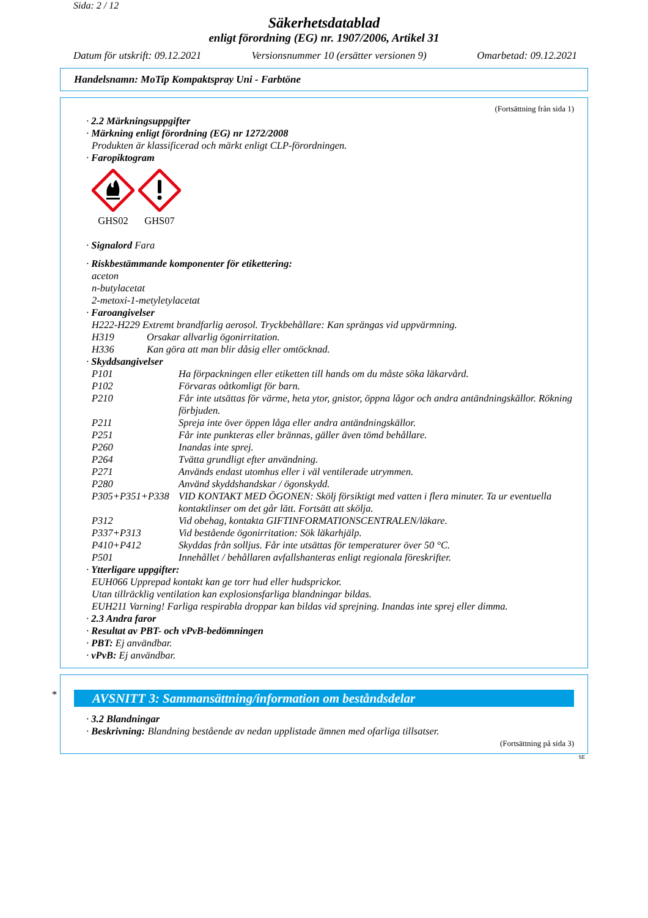Sida: 2 / 12
Säkerhetsdatablad
enligt förordning (EG) nr. 1907/2006, Artikel 31
Datum för utskrift: 09.12.2021 Versionsnummer 10 (ersätter versionen 9) Omarbetad: 09.12.2021
Handelsnamn: MoTip Kompaktspray Uni - Farbtöne
(Fortsättning från sida 1)
· 2.2 Märkningsuppgifter
· Märkning enligt förordning (EG) nr 1272/2008
Produkten är klassificerad och märkt enligt CLP-förordningen.
· Faropiktogram
GHS02 GHS07
· Signalord Fara
· Riskbestämmande komponenter för etikettering:
aceton
n-butylacetat
2-metoxi-1-metyletylacetat
· Faroangivelser
H222-H229 Extremt brandfarlig aerosol. Tryckbehållare: Kan sprängas vid uppvärmning.
H319 Orsakar allvarlig ögonirritation.
H336 Kan göra att man blir dåsig eller omtöcknad.
· Skyddsangivelser
P101 Ha förpackningen eller etiketten till hands om du måste söka läkarvård.
P102 Förvaras oåtkomligt för barn.
P210 Får inte utsättas för värme, heta ytor, gnistor, öppna lågor och andra antändningskällor. Rökning förbjuden.
P211 Spreja inte över öppen låga eller andra antändningskällor.
P251 Får inte punkteras eller brännas, gäller även tömd behållare.
P260 Inandas inte sprej.
P264 Tvätta grundligt efter användning.
P271 Används endast utomhus eller i väl ventilerade utrymmen.
P280 Använd skyddshandskar / ögonskydd.
P305+P351+P338 VID KONTAKT MED ÖGONEN: Skölj försiktigt med vatten i flera minuter. Ta ur eventuella kontaktlinser om det går lätt. Fortsätt att skölja.
P312 Vid obehag, kontakta GIFTINFORMATIONSCENTRALEN/läkare.
P337+P313 Vid bestående ögonirritation: Sök läkarhjälp.
P410+P412 Skyddas från solljus. Får inte utsättas för temperaturer över 50 °C.
P501 Innehållet / behållaren avfallshanteras enligt regionala föreskrifter.
· Ytterligare uppgifter:
EUH066 Upprepad kontakt kan ge torr hud eller hudsprickor.
Utan tillräcklig ventilation kan explosionsfarliga blandningar bildas.
EUH211 Varning! Farliga respirabla droppar kan bildas vid sprejning. Inandas inte sprej eller dimma.
· 2.3 Andra faror
· Resultat av PBT- och vPvB-bedömningen
· PBT: Ej användbar.
· vPvB: Ej användbar.
*
AVSNITT 3: Sammansättning/information om beståndsdelar
· 3.2 Blandningar
· Beskrivning: Blandning bestående av nedan upplistade ämnen med ofarliga tillsatser.
(Fortsättning på sida 3)
SE